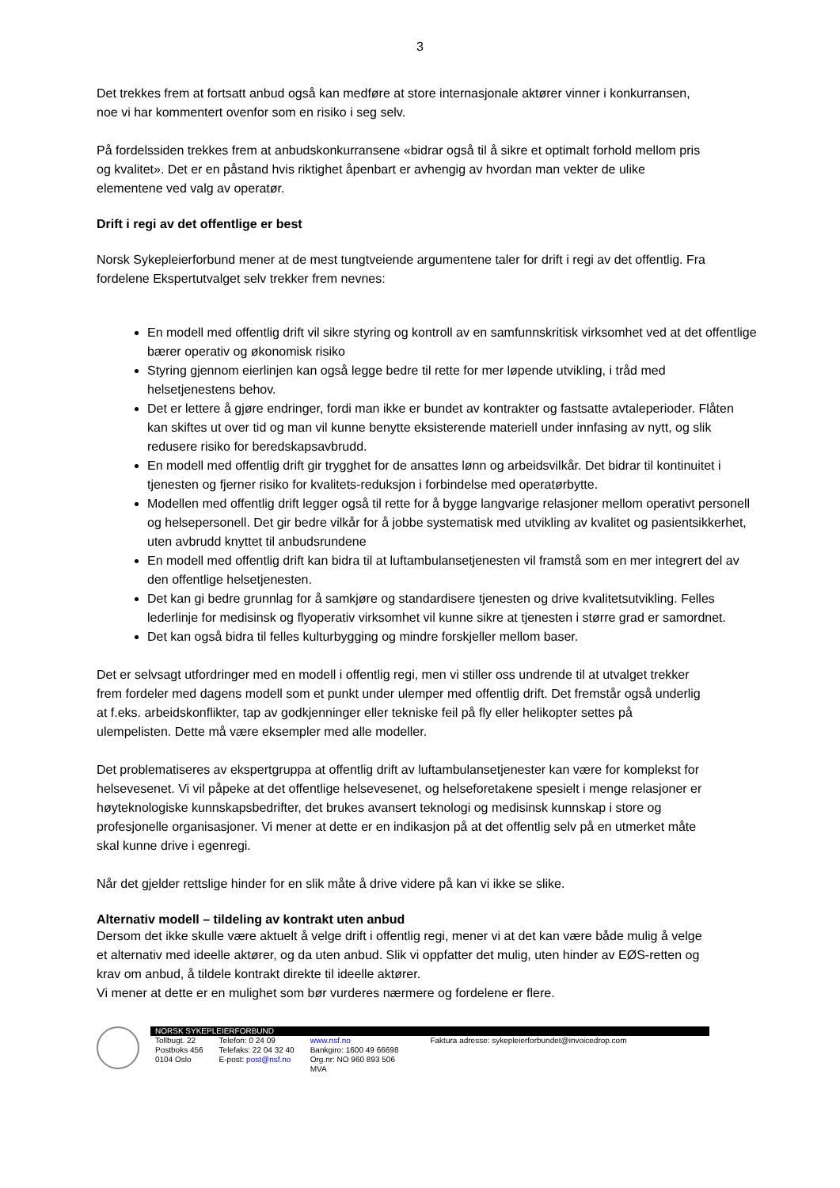3
Det trekkes frem at fortsatt anbud også kan medføre at store internasjonale aktører vinner i konkurransen, noe vi har kommentert ovenfor som en risiko i seg selv.
På fordelssiden trekkes frem at anbudskonkurransene «bidrar også til å sikre et optimalt forhold mellom pris og kvalitet». Det er en påstand hvis riktighet åpenbart er avhengig av hvordan man vekter de ulike elementene ved valg av operatør.
Drift i regi av det offentlige er best
Norsk Sykepleierforbund mener at de mest tungtveiende argumentene taler for drift i regi av det offentlig. Fra fordelene Ekspertutvalget selv trekker frem nevnes:
En modell med offentlig drift vil sikre styring og kontroll av en samfunnskritisk virksomhet ved at det offentlige bærer operativ og økonomisk risiko
Styring gjennom eierlinjen kan også legge bedre til rette for mer løpende utvikling, i tråd med helsetjenestens behov.
Det er lettere å gjøre endringer, fordi man ikke er bundet av kontrakter og fastsatte avtaleperioder. Flåten kan skiftes ut over tid og man vil kunne benytte eksisterende materiell under innfasing av nytt, og slik redusere risiko for beredskapsavbrudd.
En modell med offentlig drift gir trygghet for de ansattes lønn og arbeidsvilkår. Det bidrar til kontinuitet i tjenesten og fjerner risiko for kvalitets-reduksjon i forbindelse med operatørbytte.
Modellen med offentlig drift legger også til rette for å bygge langvarige relasjoner mellom operativt personell og helsepersonell. Det gir bedre vilkår for å jobbe systematisk med utvikling av kvalitet og pasientsikkerhet, uten avbrudd knyttet til anbudsrundene
En modell med offentlig drift kan bidra til at luftambulansetjenesten vil framstå som en mer integrert del av den offentlige helsetjenesten.
Det kan gi bedre grunnlag for å samkjøre og standardisere tjenesten og drive kvalitetsutvikling. Felles lederlinje for medisinsk og flyoperativ virksomhet vil kunne sikre at tjenesten i større grad er samordnet.
Det kan også bidra til felles kulturbygging og mindre forskjeller mellom baser.
Det er selvsagt utfordringer med en modell i offentlig regi, men vi stiller oss undrende til at utvalget trekker frem fordeler med dagens modell som et punkt under ulemper med offentlig drift. Det fremstår også underlig at f.eks. arbeidskonflikter, tap av godkjenninger eller tekniske feil på fly eller helikopter settes på ulempelisten. Dette må være eksempler med alle modeller.
Det problematiseres av ekspertgruppa at offentlig drift av luftambulansetjenester kan være for komplekst for helsevesenet. Vi vil påpeke at det offentlige helsevesenet, og helseforetakene spesielt i menge relasjoner er høyteknologiske kunnskapsbedrifter, det brukes avansert teknologi og medisinsk kunnskap i store og profesjonelle organisasjoner. Vi mener at dette er en indikasjon på at det offentlig selv på en utmerket måte skal kunne drive i egenregi.
Når det gjelder rettslige hinder for en slik måte å drive videre på kan vi ikke se slike.
Alternativ modell – tildeling av kontrakt uten anbud
Dersom det ikke skulle være aktuelt å velge drift i offentlig regi, mener vi at det kan være både mulig å velge et alternativ med ideelle aktører, og da uten anbud. Slik vi oppfatter det mulig, uten hinder av EØS-retten og krav om anbud, å tildele kontrakt direkte til ideelle aktører.
Vi mener at dette er en mulighet som bør vurderes nærmere og fordelene er flere.
NORSK SYKEPLEIERFORBUND
Tollbugt. 22
Postboks 456
0104 Oslo
Telefon: 0 24 09
Telefaks: 22 04 32 40
E-post: post@nsf.no
www.nsf.no
Bankgiro: 1600 49 66698
Org.nr: NO 960 893 506
MVA
Faktura adresse: sykepleierforbundet@invoicedrop.com